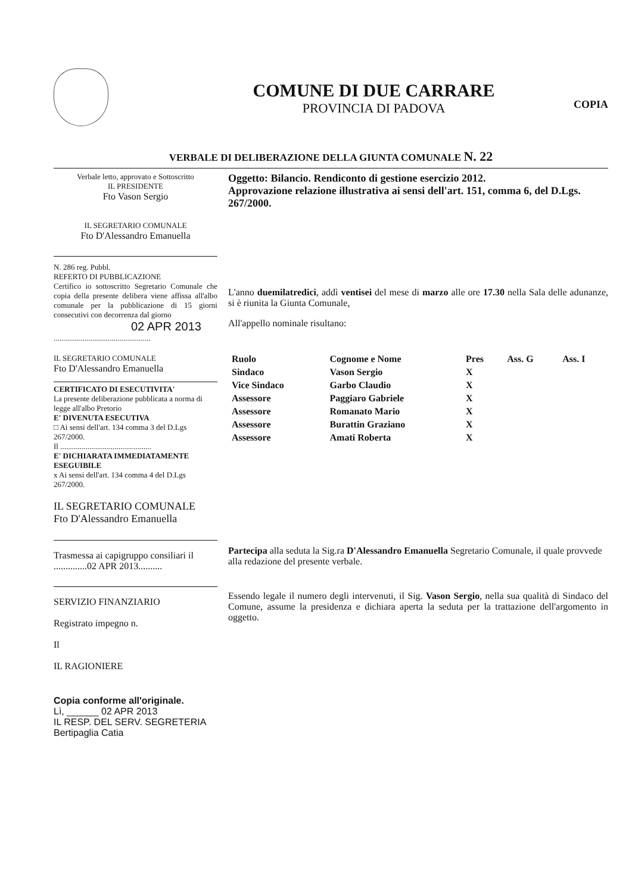COMUNE DI DUE CARRARE
PROVINCIA DI PADOVA
COPIA
VERBALE DI DELIBERAZIONE DELLA GIUNTA COMUNALE N. 22
Verbale letto, approvato e Sottoscritto
IL PRESIDENTE
Fto Vason Sergio
IL SEGRETARIO COMUNALE
Fto D'Alessandro Emanuella
N. 286 reg. Pubbl.
REFERTO DI PUBBLICAZIONE
Certifico io sottoscritto Segretario Comunale che copia della presente delibera viene affissa all'albo comunale per la pubblicazione di 15 giorni consecutivi con decorrenza dal giorno
02 APR 2013
..................................................
IL SEGRETARIO COMUNALE
Fto D'Alessandro Emanuella
CERTIFICATO DI ESECUTIVITA'
La presente deliberazione pubblicata a norma di legge all'albo Pretorio
E' DIVENUTA ESECUTIVA
□ Ai sensi dell'art. 134 comma 3 del D.Lgs 267/2000.
Il ...............................................
E' DICHIARATA IMMEDIATAMENTE ESEGUIBILE
x Ai sensi dell'art. 134 comma 4 del D.Lgs 267/2000.
IL SEGRETARIO COMUNALE
Fto D'Alessandro Emanuella
Trasmessa ai capigruppo consiliari il
..............02 APR 2013..........
SERVIZIO FINANZIARIO
Registrato impegno n.
Il
IL RAGIONIERE
Copia conforme all'originale.
Lì, ______ 02 APR 2013
IL RESP. DEL SERV. SEGRETERIA
Bertipaglia Catia
Oggetto: Bilancio. Rendiconto di gestione esercizio 2012.
Approvazione relazione illustrativa ai sensi dell'art. 151, comma 6, del D.Lgs. 267/2000.
L'anno duemilatredici, addì ventisei del mese di marzo alle ore 17.30 nella Sala delle adunanze, si è riunita la Giunta Comunale,
All'appello nominale risultano:
| Ruolo | Cognome e Nome | Pres | Ass. G | Ass. I |
| --- | --- | --- | --- | --- |
| Sindaco | Vason Sergio | X | | |
| Vice Sindaco | Garbo Claudio | X | | |
| Assessore | Paggiaro Gabriele | X | | |
| Assessore | Romanato Mario | X | | |
| Assessore | Burattin Graziano | X | | |
| Assessore | Amati Roberta | X | | |
Partecipa alla seduta la Sig.ra D'Alessandro Emanuella Segretario Comunale, il quale provvede alla redazione del presente verbale.
Essendo legale il numero degli intervenuti, il Sig. Vason Sergio, nella sua qualità di Sindaco del Comune, assume la presidenza e dichiara aperta la seduta per la trattazione dell'argomento in oggetto.